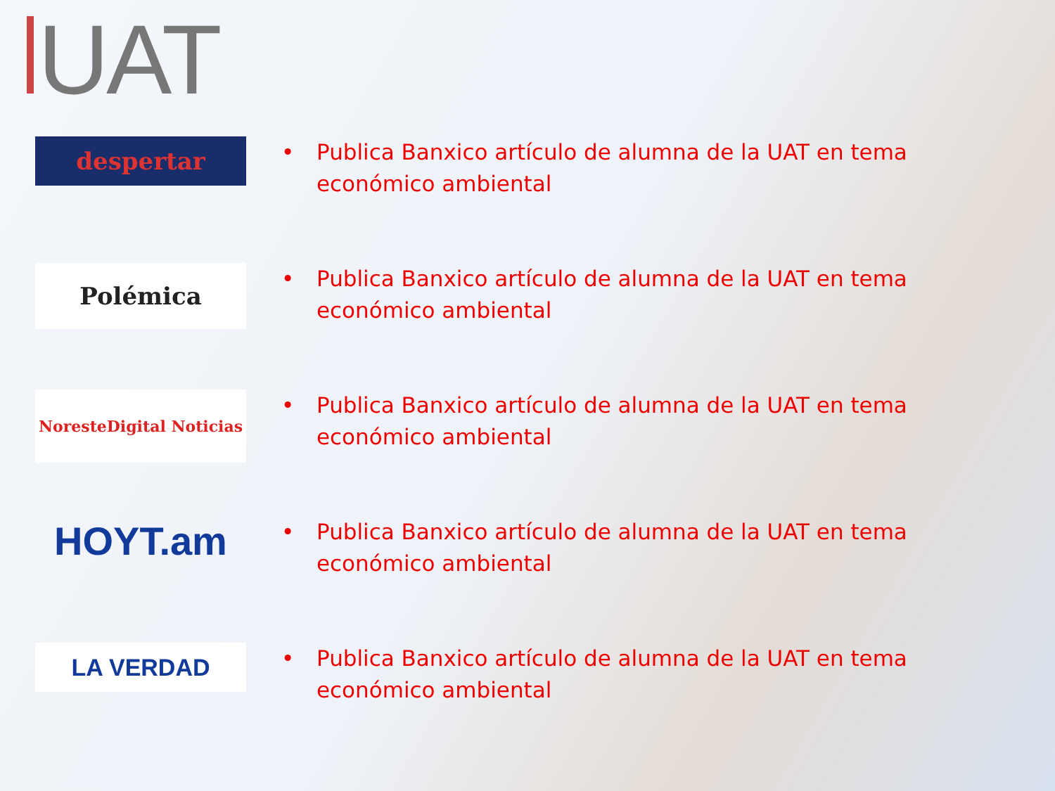UAT
despertar
• Publica Banxico artículo de alumna de la UAT en tema económico ambiental
Polémica
• Publica Banxico artículo de alumna de la UAT en tema económico ambiental
NoresteDigital Noticias
• Publica Banxico artículo de alumna de la UAT en tema económico ambiental
HOYT.am
• Publica Banxico artículo de alumna de la UAT en tema económico ambiental
LA VERDAD
• Publica Banxico artículo de alumna de la UAT en tema económico ambiental